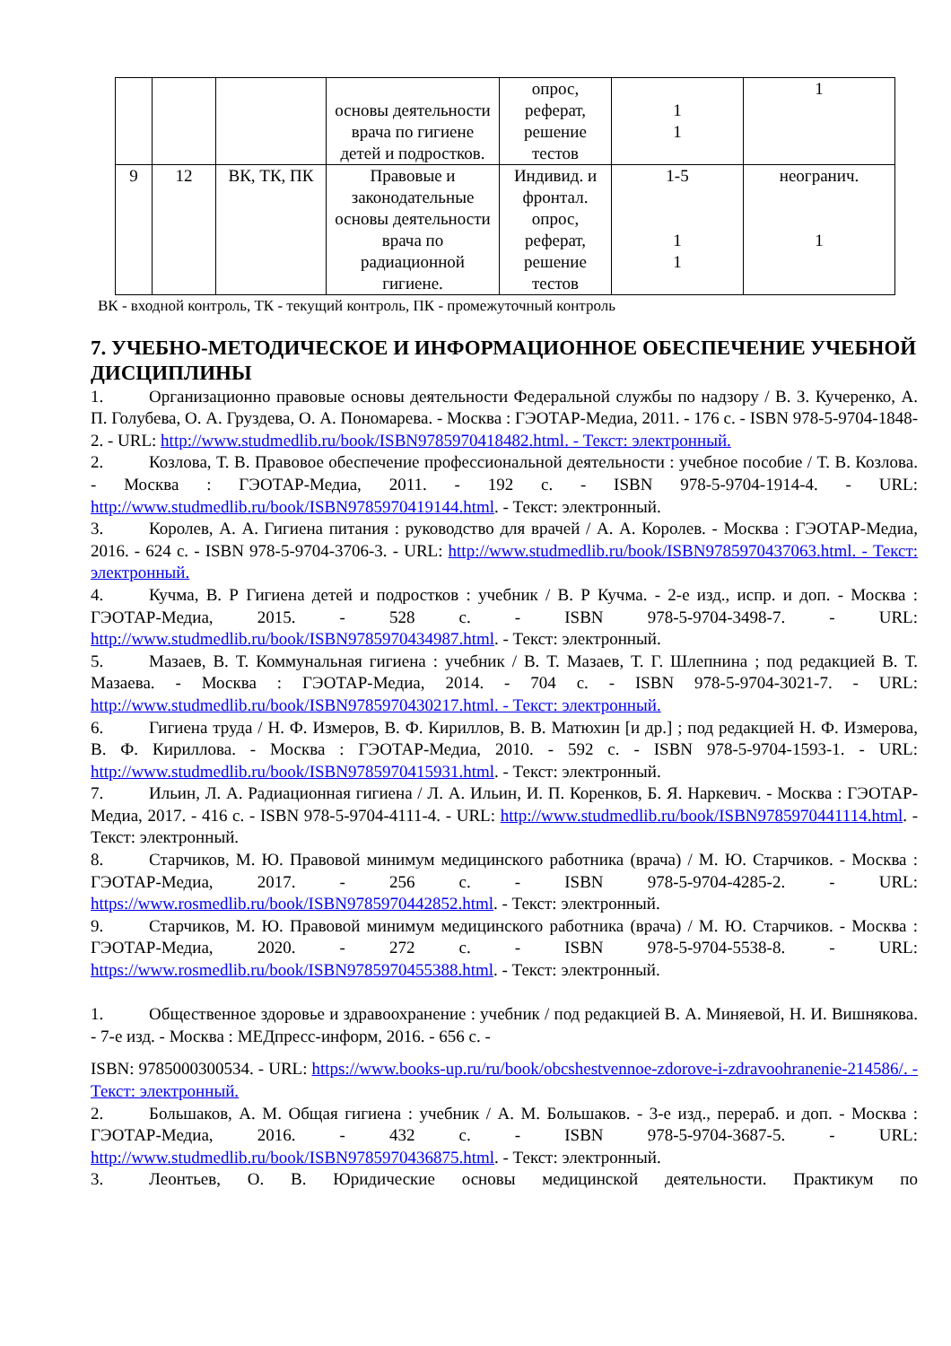| | | | основы деятельности врача по гигиене детей и подростков. | опрос, реферат, решение тестов | 1 1 | 1 |
| 9 | 12 | ВК, ТК, ПК | Правовые и законодательные основы деятельности врача по радиационной гигиене. | Индивид. и фронтал. опрос, реферат, решение тестов | 1-5 1 1 | неогранич. 1 |
ВК - входной контроль, ТК - текущий контроль, ПК - промежуточный контроль
7. УЧЕБНО-МЕТОДИЧЕСКОЕ И ИНФОРМАЦИОННОЕ ОБЕСПЕЧЕНИЕ УЧЕБНОЙ ДИСЦИПЛИНЫ
1. Организационно правовые основы деятельности Федеральной службы по надзору / В. З. Кучеренко, А. П. Голубева, О. А. Груздева, О. А. Пономарева. - Москва : ГЭОТАР-Медиа, 2011. - 176 с. - ISBN 978-5-9704-1848-2. - URL: http://www.studmedlib.ru/book/ISBN9785970418482.html. - Текст: электронный.
2. Козлова, Т. В. Правовое обеспечение профессиональной деятельности : учебное пособие / Т. В. Козлова. - Москва : ГЭОТАР-Медиа, 2011. - 192 с. - ISBN 978-5-9704-1914-4. - URL: http://www.studmedlib.ru/book/ISBN9785970419144.html. - Текст: электронный.
3. Королев, А. А. Гигиена питания : руководство для врачей / А. А. Королев. - Москва : ГЭОТАР-Медиа, 2016. - 624 с. - ISBN 978-5-9704-3706-3. - URL: http://www.studmedlib.ru/book/ISBN9785970437063.html. - Текст: электронный.
4. Кучма, В. Р Гигиена детей и подростков : учебник / В. Р Кучма. - 2-е изд., испр. и доп. - Москва : ГЭОТАР-Медиа, 2015. - 528 с. - ISBN 978-5-9704-3498-7. - URL: http://www.studmedlib.ru/book/ISBN9785970434987.html. - Текст: электронный.
5. Мазаев, В. Т. Коммунальная гигиена : учебник / В. Т. Мазаев, Т. Г. Шлепнина ; под редакцией В. Т. Мазаева. - Москва : ГЭОТАР-Медиа, 2014. - 704 с. - ISBN 978-5-9704-3021-7. - URL: http://www.studmedlib.ru/book/ISBN9785970430217.html. - Текст: электронный.
6. Гигиена труда / Н. Ф. Измеров, В. Ф. Кириллов, В. В. Матюхин [и др.] ; под редакцией Н. Ф. Измерова, В. Ф. Кириллова. - Москва : ГЭОТАР-Медиа, 2010. - 592 с. - ISBN 978-5-9704-1593-1. - URL: http://www.studmedlib.ru/book/ISBN9785970415931.html. - Текст: электронный.
7. Ильин, Л. А. Радиационная гигиена / Л. А. Ильин, И. П. Коренков, Б. Я. Наркевич. - Москва : ГЭОТАР-Медиа, 2017. - 416 с. - ISBN 978-5-9704-4111-4. - URL: http://www.studmedlib.ru/book/ISBN9785970441114.html. - Текст: электронный.
8. Старчиков, М. Ю. Правовой минимум медицинского работника (врача) / М. Ю. Старчиков. - Москва : ГЭОТАР-Медиа, 2017. - 256 с. - ISBN 978-5-9704-4285-2. - URL: https://www.rosmedlib.ru/book/ISBN9785970442852.html. - Текст: электронный.
9. Старчиков, М. Ю. Правовой минимум медицинского работника (врача) / М. Ю. Старчиков. - Москва : ГЭОТАР-Медиа, 2020. - 272 с. - ISBN 978-5-9704-5538-8. - URL: https://www.rosmedlib.ru/book/ISBN9785970455388.html. - Текст: электронный.
1. Общественное здоровье и здравоохранение : учебник / под редакцией В. А. Миняевой, Н. И. Вишнякова. - 7-е изд. - Москва : МЕДпресс-информ, 2016. - 656 с. -
ISBN: 9785000300534. - URL: https://www.books-up.ru/ru/book/obcshestvennoe-zdorove-i-zdravoohranenie-214586/. - Текст: электронный.
2. Большаков, А. М. Общая гигиена : учебник / А. М. Большаков. - 3-е изд., перераб. и доп. - Москва : ГЭОТАР-Медиа, 2016. - 432 с. - ISBN 978-5-9704-3687-5. - URL: http://www.studmedlib.ru/book/ISBN9785970436875.html. - Текст: электронный.
3. Леонтьев, О. В. Юридические основы медицинской деятельности. Практикум по